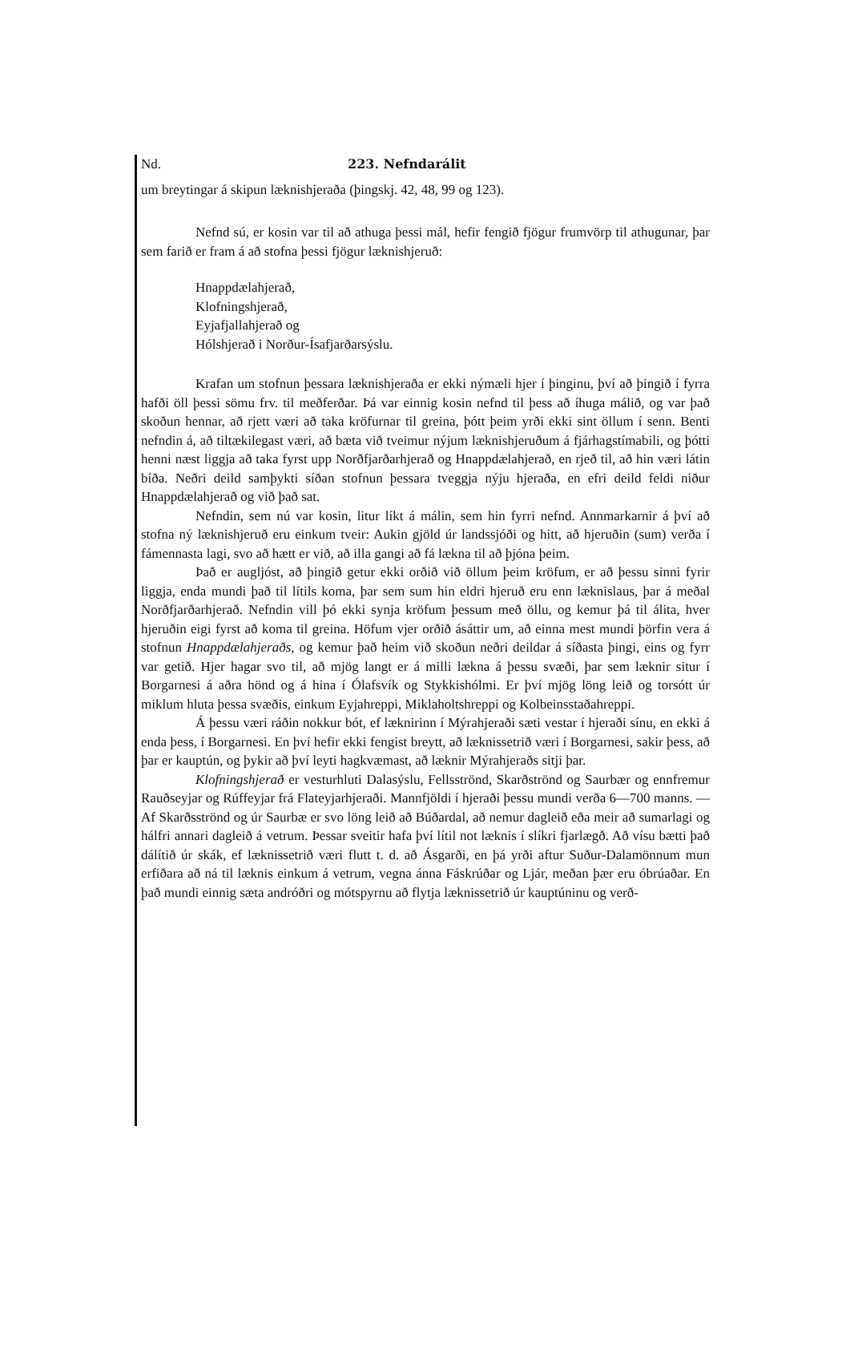Nd. 223. Nefndarálit
um breytingar á skipun læknishjeraða (þingskj. 42, 48, 99 og 123).
Nefnd sú, er kosin var til að athuga þessi mál, hefir fengið fjögur frumvörp til athugunar, þar sem farið er fram á að stofna þessi fjögur læknishjeruð:
Hnappdælahjerað,
Klofningshjerað,
Eyjafjallahjerað og
Hólshjerað i Norður-Ísafjarðarsýslu.
Krafan um stofnun þessara læknishjeraða er ekki nýmæli hjer í þinginu, því að þingið í fyrra hafði öll þessi sömu frv. til meðferðar. Þá var einnig kosin nefnd til þess að íhuga málið, og var það skoðun hennar, að rjett væri að taka kröfurnar til greina, þótt þeim yrði ekki sint öllum í senn. Benti nefndin á, að tiltækilegast væri, að bæta við tveimur nýjum læknishjeruðum á fjárhagstímabili, og þótti henni næst liggja að taka fyrst upp Norðfjarðarhjerað og Hnappdælahjerað, en rjeð til, að hin væri látin bíða. Neðri deild samþykti síðan stofnun þessara tveggja nýju hjeraða, en efri deild feldi niður Hnappdælahjerað og við það sat.
Nefndin, sem nú var kosin, litur líkt á málin, sem hin fyrri nefnd. Annmarkarnir á því að stofna ný læknishjeruð eru einkum tveir: Aukin gjöld úr landssjóði og hitt, að hjeruðin (sum) verða í fámennasta lagi, svo að hætt er við, að illa gangi að fá lækna til að þjóna þeim.
Það er augljóst, að þingið getur ekki orðið við öllum þeim kröfum, er að þessu sinni fyrir liggja, enda mundi það til lítils koma, þar sem sum hin eldri hjeruð eru enn læknislaus, þar á meðal Norðfjarðarhjerað. Nefndin vill þó ekki synja kröfum þessum með öllu, og kemur þá til álita, hver hjeruðin eigi fyrst að koma til greina. Höfum vjer orðið ásáttir um, að einna mest mundi þörfin vera á stofnun Hnappdælahjeraðs, og kemur það heim við skoðun neðri deildar á síðasta þingi, eins og fyrr var getið. Hjer hagar svo til, að mjög langt er á milli lækna á þessu svæði, þar sem læknir situr í Borgarnesi á aðra hönd og á hina í Ólafsvík og Stykkishólmi. Er því mjög löng leið og torsótt úr miklum hluta þessa svæðis, einkum Eyjahreppi, Miklaholtshreppi og Kolbeinsstaðahreppi.
Á þessu væri ráðin nokkur bót, ef læknirinn í Mýrahjeraði sæti vestar í hjeraði sínu, en ekki á enda þess, í Borgarnesi. En því hefir ekki fengist breytt, að læknissetrið væri í Borgarnesi, sakir þess, að þar er kauptún, og þykir að því leyti hagkvæmast, að læknir Mýrahjeraðs sitji þar.
Klofningshjerað er vesturhluti Dalasýslu, Fellsströnd, Skarðströnd og Saurbær og ennfremur Rauðseyjar og Rúffeyjar frá Flateyjarhjeraði. Mannfjöldi í hjeraði þessu mundi verða 6—700 manns. — Af Skarðsströnd og úr Saurbæ er svo löng leið að Búðardal, að nemur dagleið eða meir að sumarlagi og hálfri annari dagleið á vetrum. Þessar sveitir hafa því lítil not læknis í slíkri fjarlægð. Að vísu bætti það dálítið úr skák, ef læknissetrið væri flutt t. d. að Ásgarði, en þá yrði aftur Suður-Dalamönnum mun erfiðara að ná til læknis einkum á vetrum, vegna ánna Fáskrúðar og Ljár, meðan þær eru óbrúaðar. En það mundi einnig sæta andróðri og mótspyrnu að flytja læknissetrið úr kauptúninu og verð-